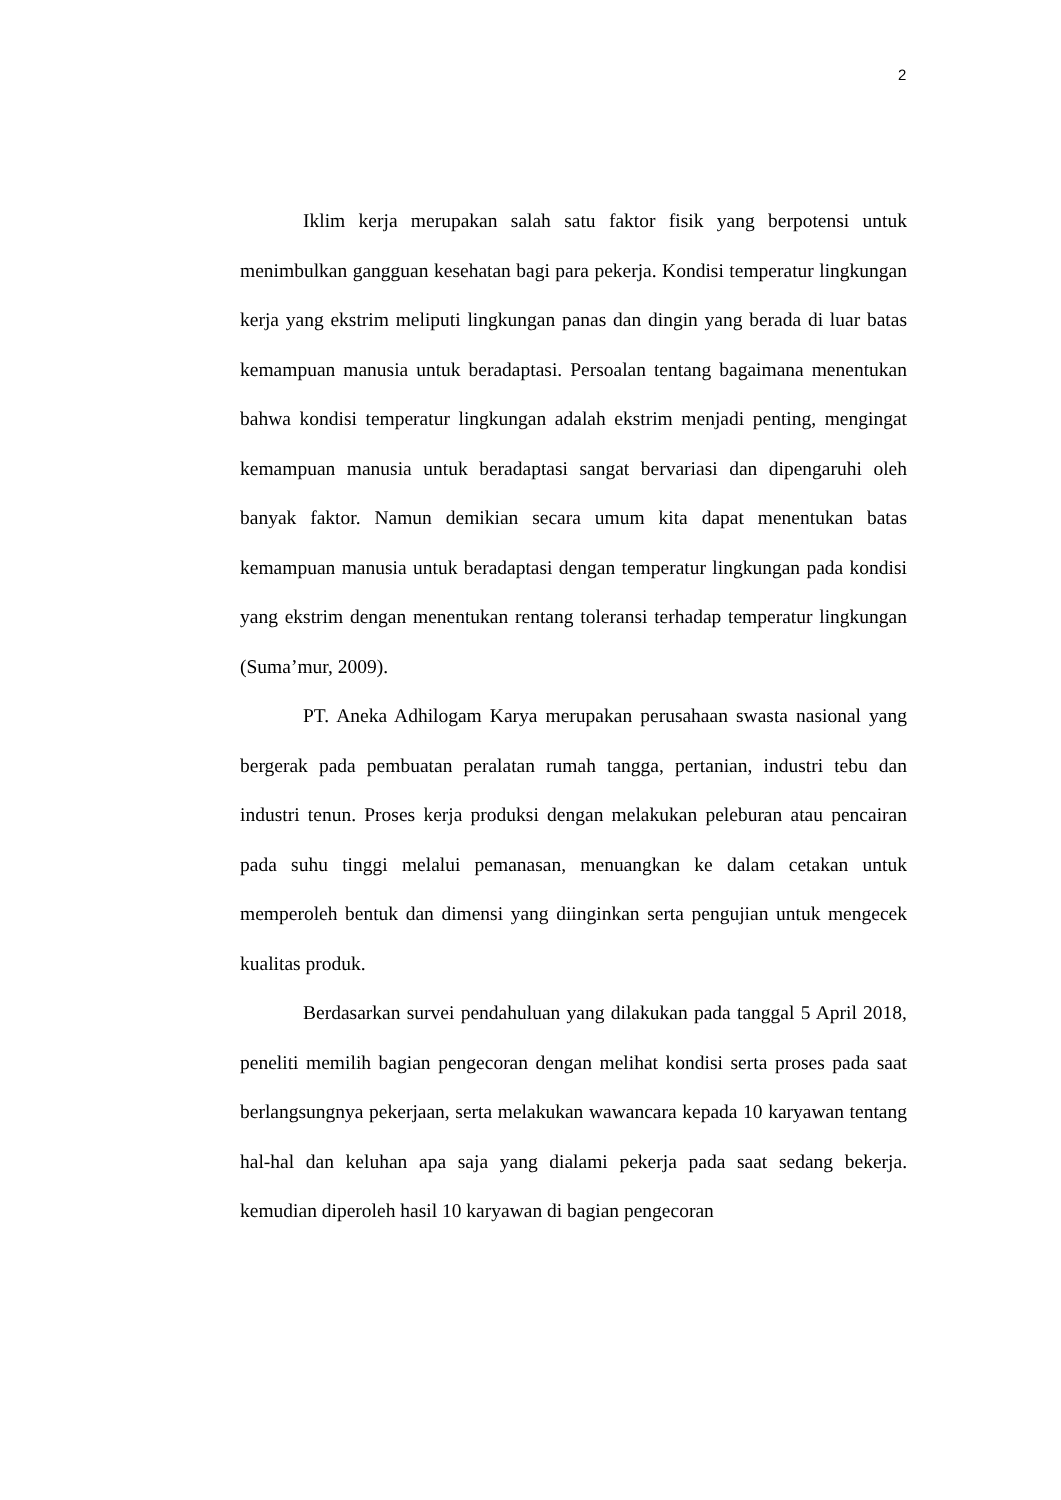2
Iklim kerja merupakan salah satu faktor fisik yang berpotensi untuk menimbulkan gangguan kesehatan bagi para pekerja. Kondisi temperatur lingkungan kerja yang ekstrim meliputi lingkungan panas dan dingin yang berada di luar batas kemampuan manusia untuk beradaptasi. Persoalan tentang bagaimana menentukan bahwa kondisi temperatur lingkungan adalah ekstrim menjadi penting, mengingat kemampuan manusia untuk beradaptasi sangat bervariasi dan dipengaruhi oleh banyak faktor. Namun demikian secara umum kita dapat menentukan batas kemampuan manusia untuk beradaptasi dengan temperatur lingkungan pada kondisi yang ekstrim dengan menentukan rentang toleransi terhadap temperatur lingkungan (Suma’mur, 2009).
PT. Aneka Adhilogam Karya merupakan perusahaan swasta nasional yang bergerak pada pembuatan peralatan rumah tangga, pertanian, industri tebu dan industri tenun. Proses kerja produksi dengan melakukan peleburan atau pencairan pada suhu tinggi melalui pemanasan, menuangkan ke dalam cetakan untuk memperoleh bentuk dan dimensi yang diinginkan serta pengujian untuk mengecek kualitas produk.
Berdasarkan survei pendahuluan yang dilakukan pada tanggal 5 April 2018, peneliti memilih bagian pengecoran dengan melihat kondisi serta proses pada saat berlangsungnya pekerjaan, serta melakukan wawancara kepada 10 karyawan tentang hal-hal dan keluhan apa saja yang dialami pekerja pada saat sedang bekerja. kemudian diperoleh hasil 10 karyawan di bagian pengecoran